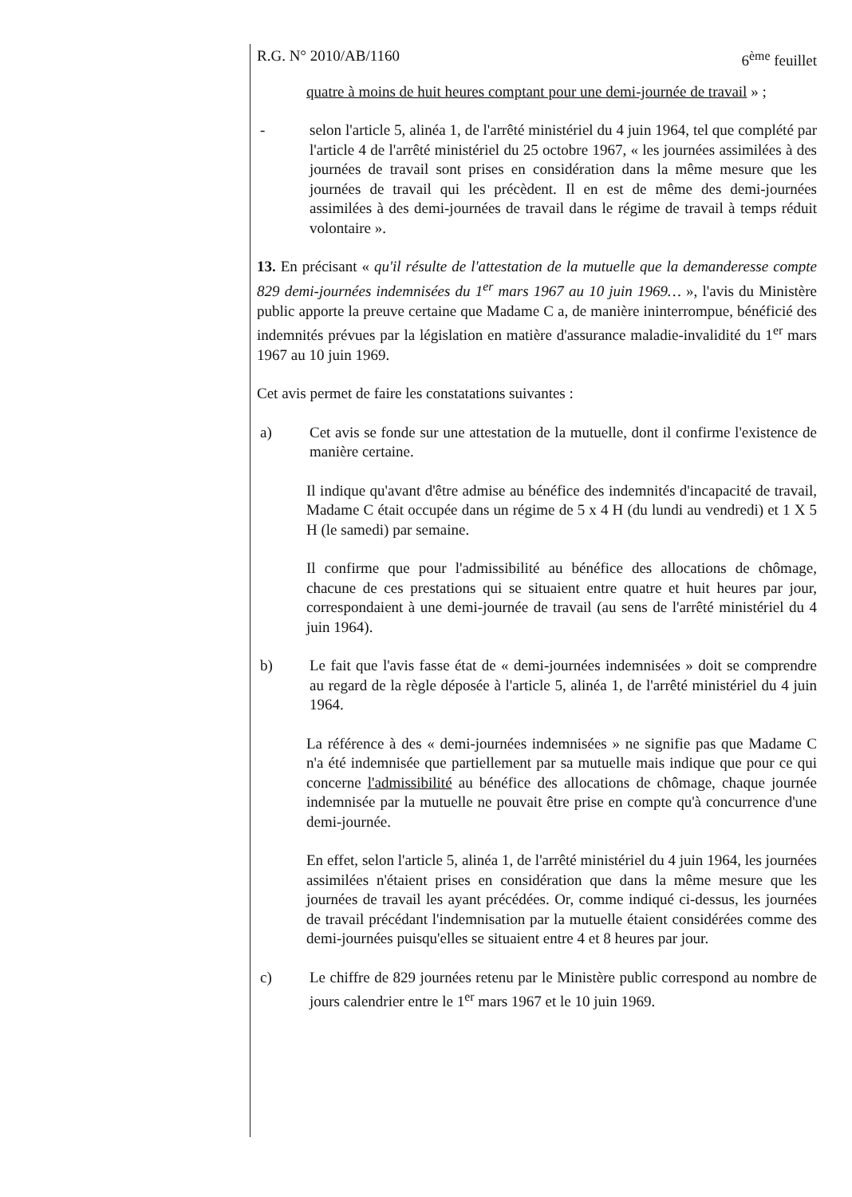R.G. N° 2010/AB/1160 6<sup>ème</sup> feuillet
quatre à moins de huit heures comptant pour une demi-journée de travail » ;
- selon l'article 5, alinéa 1, de l'arrêté ministériel du 4 juin 1964, tel que complété par l'article 4 de l'arrêté ministériel du 25 octobre 1967, « les journées assimilées à des journées de travail sont prises en considération dans la même mesure que les journées de travail qui les précèdent. Il en est de même des demi-journées assimilées à des demi-journées de travail dans le régime de travail à temps réduit volontaire ».
13. En précisant « qu'il résulte de l'attestation de la mutuelle que la demanderesse compte 829 demi-journées indemnisées du 1<sup>er</sup> mars 1967 au 10 juin 1969… », l'avis du Ministère public apporte la preuve certaine que Madame C a, de manière ininterrompue, bénéficié des indemnités prévues par la législation en matière d'assurance maladie-invalidité du 1<sup>er</sup> mars 1967 au 10 juin 1969.
Cet avis permet de faire les constatations suivantes :
a) Cet avis se fonde sur une attestation de la mutuelle, dont il confirme l'existence de manière certaine.
Il indique qu'avant d'être admise au bénéfice des indemnités d'incapacité de travail, Madame C était occupée dans un régime de 5 x 4 H (du lundi au vendredi) et 1 X 5 H (le samedi) par semaine.
Il confirme que pour l'admissibilité au bénéfice des allocations de chômage, chacune de ces prestations qui se situaient entre quatre et huit heures par jour, correspondaient à une demi-journée de travail (au sens de l'arrêté ministériel du 4 juin 1964).
b) Le fait que l'avis fasse état de « demi-journées indemnisées » doit se comprendre au regard de la règle déposée à l'article 5, alinéa 1, de l'arrêté ministériel du 4 juin 1964.
La référence à des « demi-journées indemnisées » ne signifie pas que Madame C n'a été indemnisée que partiellement par sa mutuelle mais indique que pour ce qui concerne l'admissibilité au bénéfice des allocations de chômage, chaque journée indemnisée par la mutuelle ne pouvait être prise en compte qu'à concurrence d'une demi-journée.
En effet, selon l'article 5, alinéa 1, de l'arrêté ministériel du 4 juin 1964, les journées assimilées n'étaient prises en considération que dans la même mesure que les journées de travail les ayant précédées. Or, comme indiqué ci-dessus, les journées de travail précédant l'indemnisation par la mutuelle étaient considérées comme des demi-journées puisqu'elles se situaient entre 4 et 8 heures par jour.
c) Le chiffre de 829 journées retenu par le Ministère public correspond au nombre de jours calendrier entre le 1<sup>er</sup> mars 1967 et le 10 juin 1969.